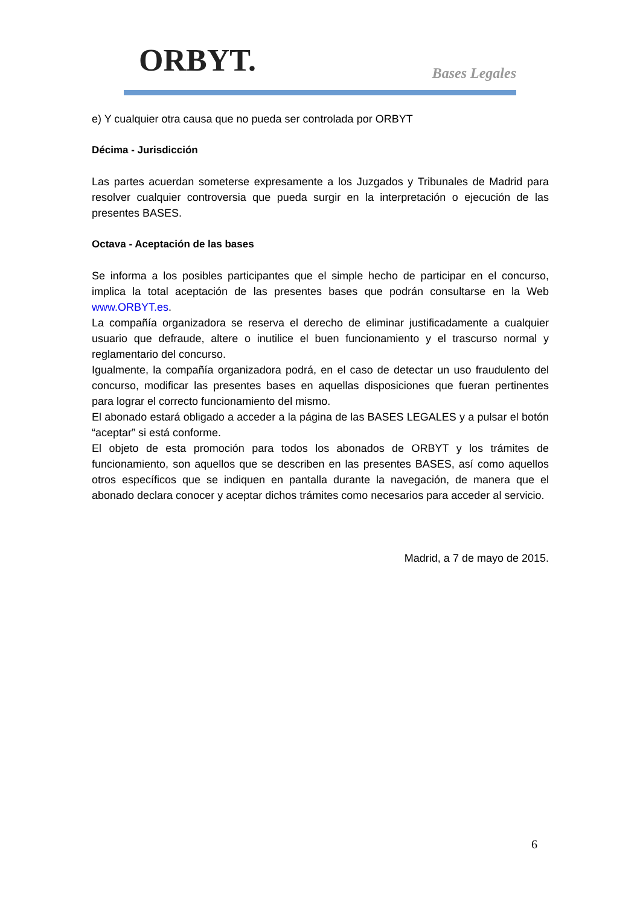ORBYT. Bases Legales
e) Y cualquier otra causa que no pueda ser controlada por ORBYT
Décima - Jurisdicción
Las partes acuerdan someterse expresamente a los Juzgados y Tribunales de Madrid para resolver cualquier controversia que pueda surgir en la interpretación o ejecución de las presentes BASES.
Octava - Aceptación de las bases
Se informa a los posibles participantes que el simple hecho de participar en el concurso, implica la total aceptación de las presentes bases que podrán consultarse en la Web www.ORBYT.es.
La compañía organizadora se reserva el derecho de eliminar justificadamente a cualquier usuario que defraude, altere o inutilice el buen funcionamiento y el trascurso normal y reglamentario del concurso.
Igualmente, la compañía organizadora podrá, en el caso de detectar un uso fraudulento del concurso, modificar las presentes bases en aquellas disposiciones que fueran pertinentes para lograr el correcto funcionamiento del mismo.
El abonado estará obligado a acceder a la página de las BASES LEGALES y a pulsar el botón “aceptar” si está conforme.
El objeto de esta promoción para todos los abonados de ORBYT y los trámites de funcionamiento, son aquellos que se describen en las presentes BASES, así como aquellos otros específicos que se indiquen en pantalla durante la navegación, de manera que el abonado declara conocer y aceptar dichos trámites como necesarios para acceder al servicio.
Madrid, a 7 de mayo de 2015.
6